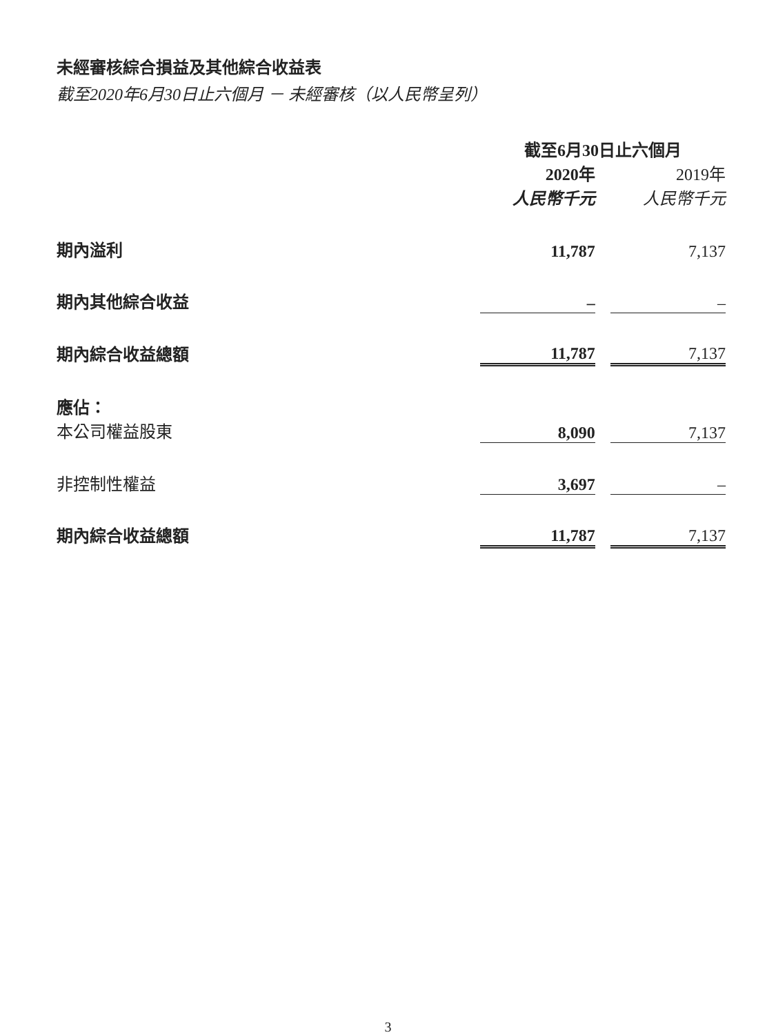未經審核綜合損益及其他綜合收益表
截至2020年6月30日止六個月 － 未經審核（以人民幣呈列）
| | 截至6月30日止六個月 | | |
| --- | --- | --- | --- |
| | 2020年 | | 2019年 |
| | 人民幣千元 | | 人民幣千元 |
| 期內溢利 | 11,787 | | 7,137 |
| 期內其他綜合收益 | – | | – |
| 期內綜合收益總額 | 11,787 | | 7,137 |
| 應佔： | | | |
| 本公司權益股東 | 8,090 | | 7,137 |
| 非控制性權益 | 3,697 | | – |
| 期內綜合收益總額 | 11,787 | | 7,137 |
3